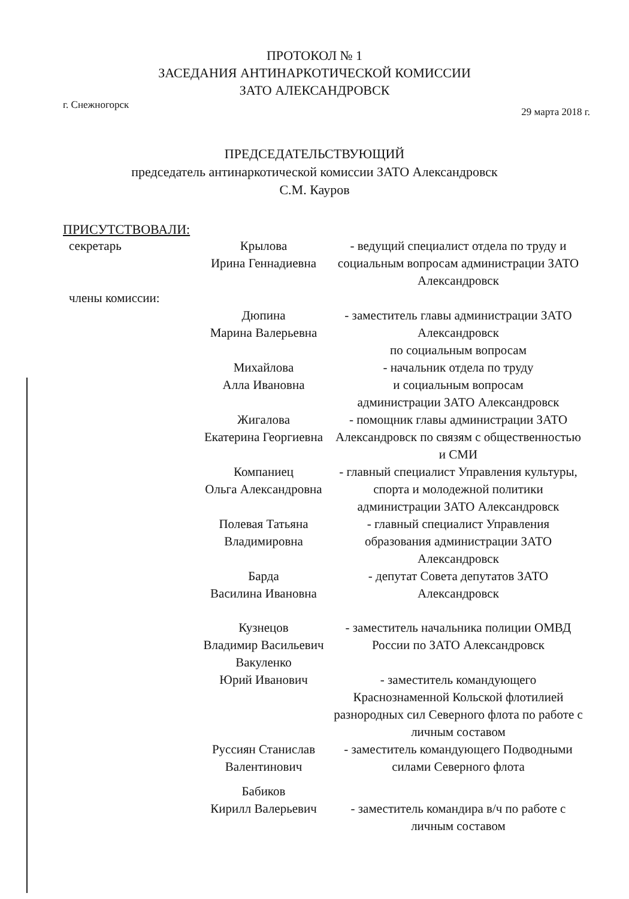ПРОТОКОЛ № 1
ЗАСЕДАНИЯ АНТИНАРКОТИЧЕСКОЙ КОМИССИИ
ЗАТО АЛЕКСАНДРОВСК
г. Снежногорск 29 марта 2018 г.
ПРЕДСЕДАТЕЛЬСТВУЮЩИЙ
председатель антинаркотической комиссии ЗАТО Александровск
С.М. Кауров
ПРИСУТСТВОВАЛИ:
секретарь
Крылова
Ирина Геннадиевна
- ведущий специалист отдела по труду и социальным вопросам администрации ЗАТО Александровск
члены комиссии:
Дюпина
Марина Валерьевна
- заместитель главы администрации ЗАТО Александровск
по социальным вопросам
Михайлова
Алла Ивановна
- начальник отдела по труду
и социальным вопросам
администрации ЗАТО Александровск
Жигалова
Екатерина Георгиевна
- помощник главы администрации ЗАТО Александровск по связям с общественностью и СМИ
Компаниец
Ольга Александровна
- главный специалист Управления культуры, спорта и молодежной политики администрации ЗАТО Александровск
Полевая Татьяна
Владимировна
- главный специалист Управления образования администрации ЗАТО Александровск
Барда
Василина Ивановна
- депутат Совета депутатов ЗАТО Александровск
Кузнецов
Владимир Васильевич
- заместитель начальника полиции ОМВД России по ЗАТО Александровск
Вакуленко
Юрий Иванович
- заместитель командующего Краснознаменной Кольской флотилией разнородных сил Северного флота по работе с личным составом
Руссиян Станислав
Валентинович
- заместитель командующего Подводными силами Северного флота
Бабиков
Кирилл Валерьевич
- заместитель командира в/ч по работе с личным составом